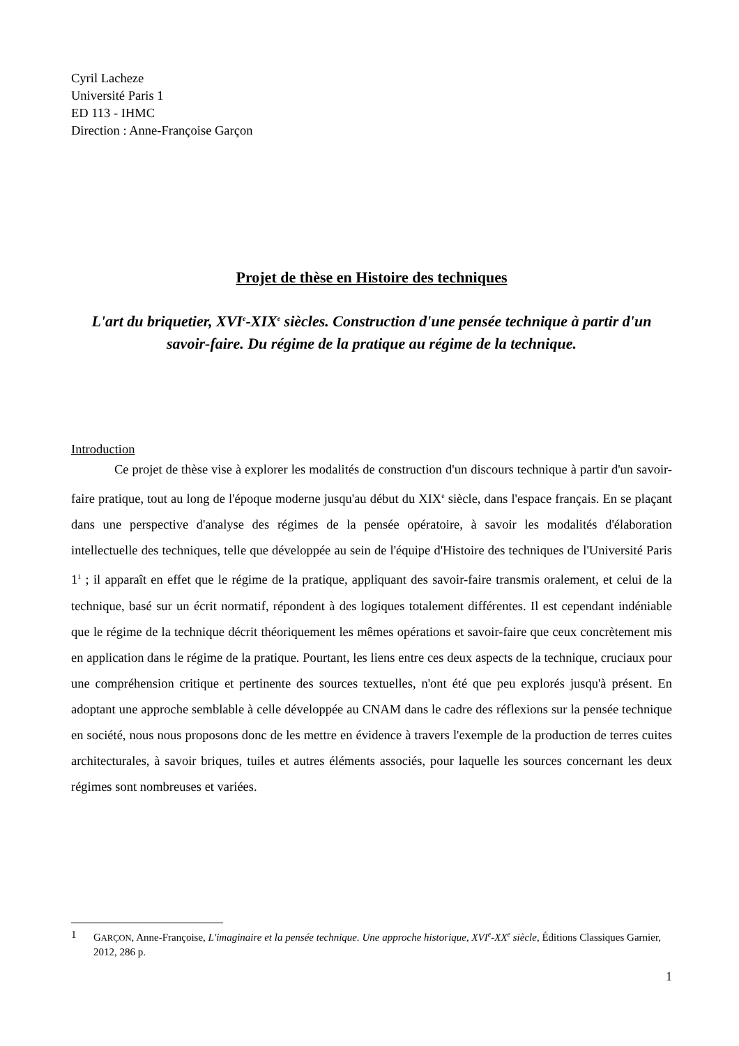Cyril Lacheze
Université Paris 1
ED 113 - IHMC
Direction : Anne-Françoise Garçon
Projet de thèse en Histoire des techniques
L'art du briquetier, XVI<sup>e</sup>-XIX<sup>e</sup> siècles. Construction d'une pensée technique à partir d'un savoir-faire. Du régime de la pratique au régime de la technique.
Introduction
Ce projet de thèse vise à explorer les modalités de construction d'un discours technique à partir d'un savoir-faire pratique, tout au long de l'époque moderne jusqu'au début du XIX<sup>e</sup> siècle, dans l'espace français. En se plaçant dans une perspective d'analyse des régimes de la pensée opératoire, à savoir les modalités d'élaboration intellectuelle des techniques, telle que développée au sein de l'équipe d'Histoire des techniques de l'Université Paris 1<sup>1</sup> ; il apparaît en effet que le régime de la pratique, appliquant des savoir-faire transmis oralement, et celui de la technique, basé sur un écrit normatif, répondent à des logiques totalement différentes. Il est cependant indéniable que le régime de la technique décrit théoriquement les mêmes opérations et savoir-faire que ceux concrètement mis en application dans le régime de la pratique. Pourtant, les liens entre ces deux aspects de la technique, cruciaux pour une compréhension critique et pertinente des sources textuelles, n'ont été que peu explorés jusqu'à présent. En adoptant une approche semblable à celle développée au CNAM dans le cadre des réflexions sur la pensée technique en société, nous nous proposons donc de les mettre en évidence à travers l'exemple de la production de terres cuites architecturales, à savoir briques, tuiles et autres éléments associés, pour laquelle les sources concernant les deux régimes sont nombreuses et variées.
1 GARÇON, Anne-Françoise, L'imaginaire et la pensée technique. Une approche historique, XVI<sup>e</sup>-XX<sup>e</sup> siècle, Éditions Classiques Garnier, 2012, 286 p.
1